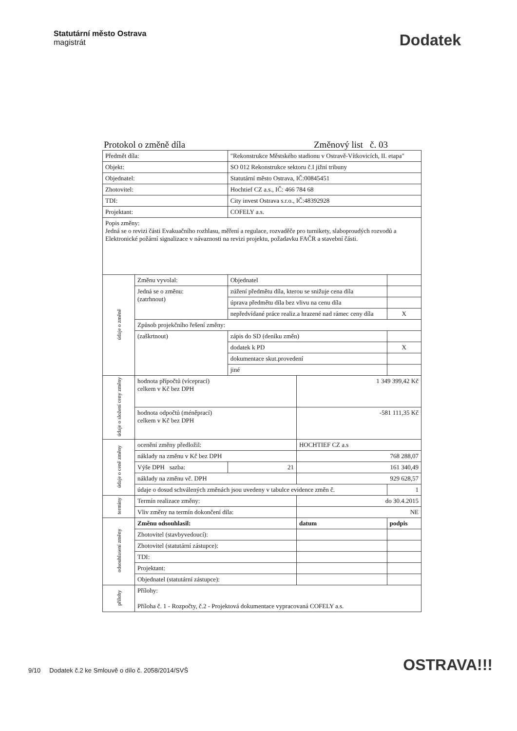Statutární město Ostrava
magistrát
Dodatek
Protokol o změně díla Změnový list č. 03
| Předmět díla: | | "Rekonstrukce Městského stadionu v Ostravě-Vítkovicích, II. etapa" | | |
| Objekt: | | SO 012 Rekonstrukce sektoru č.I jižní tribuny | | |
| Objednatel: | | Statutární město Ostrava, IČ:00845451 | | |
| Zhotovitel: | | Hochtief CZ a.s., IČ: 466 784 68 | | |
| TDI: | | City invest Ostrava s.r.o., IČ:48392928 | | |
| Projektant: | | COFELY a.s. | | |
| Popis změny: Jedná se o revizi části Evakuačního rozhlasu, měření a regulace, rozvaděče pro turnikety, slaboproudých rozvodů a Elektronické požární signalizace v návaznosti na revizi projektu, požadavku FAČR a stavební části. | | | | |
| údaje o změně | Změnu vyvolal: | Objednatel | | |
| | Jedná se o změnu: (zatrhnout) | zúžení předmětu díla, kterou se snižuje cena díla | | |
| | | úprava předmětu díla bez vlivu na cenu díla | | |
| | | nepředvídané práce realiz.a hrazené nad rámec ceny díla | | X |
| | Způsob projekčního řešení změny: | | | |
| | (zaškrtnout) | zápis do SD (deníku změn) | | |
| | | dodatek k PD | | X |
| | | dokumentace skut.provedení | | |
| | | jiné | | |
| údaje o složení ceny změny | hodnota přípočtů (víceprací) celkem v Kč bez DPH | | 1 349 399,42 Kč | |
| | hodnota odpočtů (méněprací) celkem v Kč bez DPH | | -581 111,35 Kč | |
| údaje o ceně změny | ocenění změny předložil: | | HOCHTIEF CZ a.s | |
| | náklady na změnu v Kč bez DPH | | 768 288,07 | |
| | Výše DPH sazba: | 21 | 161 340,49 | |
| | náklady na změnu vč. DPH | | 929 628,57 | |
| | údaje o dosud schválených změnách jsou uvedeny v tabulce evidence změn č. | | | 1 |
| termíny | Termín realizace změny: | | do 30.4.2015 | |
| | Vliv změny na termín dokončení díla: | | NE | |
| odsouhlasení změny | Změnu odsouhlasil: | | datum | podpis |
| | Zhotovitel (stavbyvedoucí): | | | |
| | Zhotovitel (statutární zástupce): | | | |
| | TDI: | | | |
| | Projektant: | | | |
| | Objednatel (statutární zástupce): | | | |
| přílohy | Přílohy: Příloha č. 1 - Rozpočty, č.2 - Projektová dokumentace vypracovaná COFELY a.s. | | | |
9/10 Dodatek č.2 ke Smlouvě o dílo č. 2058/2014/SVŠ
OSTRAVA!!!